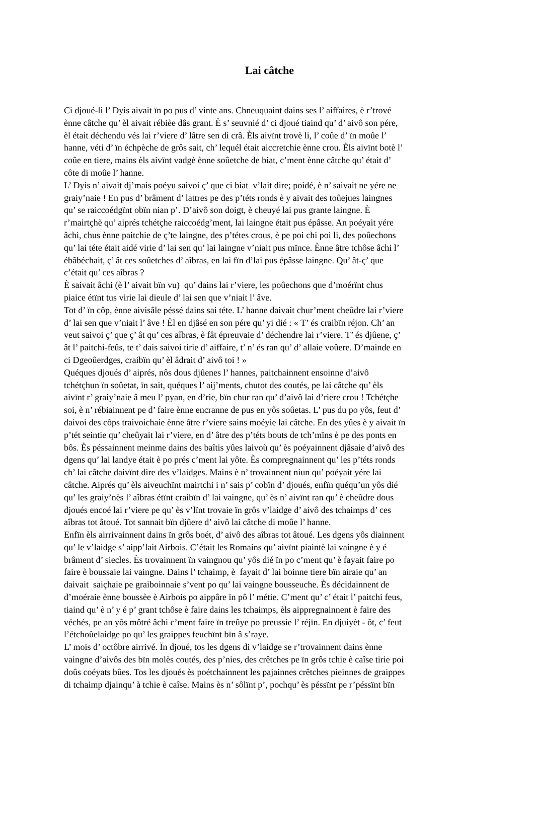Lai câtche
Ci djoué-li l’ Dyis aivait ïn po pus d’ vinte ans. Chneuquaint dains ses l’ aiffaires, è r’trové
ènne câtche qu’ èl aivait rébièe dâs grant. È s’ seuvnié d’ ci djoué tiaind qu’ d’ aivô son pére,
èl était déchendu vés lai r’viere d’ lâtre sen di crâ. Èls aivïnt trovè li, l’ coûe d’ ïn moûe l’
hanne, véti d’ ïn échpèche de grôs sait, ch’ lequél était aiccretchie ènne crou. Èls aivïnt botè l’
coûe en tiere, mains èls aivïnt vadgè ènne soûetche de biat, c’ment ènne câtche qu’ était d’
côte di moûe l’ hanne.
L’ Dyis n’ aivait dj’mais poéyu saivoi ç’ que ci biat v’lait dire; poidé, è n’ saivait ne yére ne
graiy’naie ! En pus d’ brâment d’ lattres pe des p’téts ronds è y aivait des toûejues laingnes
qu’ se raiccoédgïnt obïn nian p’. D’aivô son doigt, è cheuyé lai pus grante laingne. È
r’mairtçhè qu’ aiprés tchétçhe raiccoédg’ment, lai laingne était pus épâsse. An poéyait yére
âchi, chus ènne paitchie de ç’te laingne, des p’tétes crous, è pe poi chi poi li, des poûechons
qu’ lai téte était aidé virie d’ lai sen qu’ lai laingne v’niait pus mïnce. Ènne âtre tchôse âchi l’
ébâbéchait, ç’ ât ces soûetches d’ aîbras, en lai fïn d’lai pus épâsse laingne. Qu’ ât-ç’ que
c’était qu’ ces aîbras ?
È saivait âchi (è l’ aivait bïn vu) qu’ dains lai r’viere, les poûechons que d’moérïnt chus
piaice étïnt tus virie lai dieule d’ lai sen que v’niait l’ âve.
Tot d’ ïn côp, ènne aivisâle péssé dains sai téte. L’ hanne daivait chur’ment cheûdre lai r’viere
d’ lai sen que v’niait l’ âve ! Èl en djâsé en son pére qu’ yi dié : « T’ és craibïn réjon. Ch’ an
veut saivoi ç’ que ç’ ât qu’ ces aîbras, è fât épreuvaie d’ déchendre lai r’viere. T’ és djûene, ç’
ât l’ paitchi-feûs, te t’ dais saivoi tirie d’ aiffaire, t’ n’ és ran qu’ d’ allaie voûere. D’mainde en
ci Dgeoûerdges, craibïn qu’ èl âdrait d’ aivô toi ! »
Quéques djoués d’ aiprés, nôs dous djûenes l’ hannes, paitchainnent ensoinne d’aivô
tchétçhun ïn soûetat, ïn sait, quéques l’ aij’ments, chutot des coutés, pe lai câtche qu’ èls
aivïnt r’ graiy’naie â meu l’ pyan, en d’rie, bïn chur ran qu’ d’aivô lai d’riere crou ! Tchétçhe
soi, è n’ rébiainnent pe d’ faire ènne encranne de pus en yôs soûetas. L’ pus du po yôs, feut d’
daivoi des côps traivoichaie ènne âtre r’viere sains moéyie lai câtche. En des yûes è y aivait ïn
p’tét seintie qu’ cheûyait lai r’viere, en d’ âtre des p’téts bouts de tch’mïns è pe des ponts en
bôs. Ès péssainnent meinme dains des baîtis yûes laivoù qu’ ès poéyainnent djâsaie d’aivô des
dgens qu’ lai landye était è po prés c’ment lai yôte. Ès compregnainnent qu’ les p’téts ronds
ch’ lai câtche daivïnt dire des v’laidges. Mains è n’ trovainnent niun qu’ poéyait yére lai
câtche. Aiprés qu’ èls aiveuchïnt mairtchi i n’ sais p’ cobïn d’ djoués, enfïn quéqu’un yôs dié
qu’ les graiy’nès l’ aîbras étïnt craibïn d’ lai vaingne, qu’ ès n’ aivïnt ran qu’ è cheûdre dous
djoués encoé lai r’viere pe qu’ ès v’lïnt trovaie ïn grôs v’laidge d’ aivô des tchaimps d’ ces
aîbras tot âtoué. Tot sannait bïn djûere d’ aivô lai câtche di moûe l’ hanne.
Enfïn èls airrivainnent dains ïn grôs boét, d’ aivô des aîbras tot âtoué. Les dgens yôs diainnent
qu’ le v’laidge s’ aipp’lait Airbois. C’était les Romains qu’ aivïnt piaintè lai vaingne è y é
brâment d’ siecles. Ès trovainnent ïn vaingnou qu’ yôs dié ïn po c’ment qu’ è fayait faire po
faire è boussaie lai vaingne. Dains l’ tchaimp, è fayait d’ lai boinne tiere bïn airaie qu’ an
daivait saiçhaie pe graiboinnaie s’vent po qu’ lai vaingne bousseuche. Ès décidainnent de
d’moéraie ènne boussèe è Airbois po aippâre ïn pô l’ métie. C’ment qu’ c’ était l’ paitchi feus,
tiaind qu’ è n’ y é p’ grant tchôse è faire dains les tchaimps, èls aippregnainnent è faire des
véchés, pe an yôs môtré âchi c’ment faire ïn treûye po preussie l’ réjïn. En djuiyèt - ôt, c’ feut
l’étchoûelaidge po qu’ les graippes feuchïnt bïn â s’raye.
L’ mois d’ octôbre airrivé. Ïn djoué, tos les dgens di v’laidge se r’trovainnent dains ènne
vaingne d’aivôs des bïn molès coutés, des p’nies, des crêtches pe ïn grôs tchie è caîse tirie poi
doûs coéyats bûes. Tos les djoués ès poétchainnent les pajainnes crêtches pieinnes de graippes
di tchaimp djainqu’ à tchie è caîse. Mains ès n’ sôlïnt p’, pochqu’ ès péssïnt pe r’péssïnt bïn